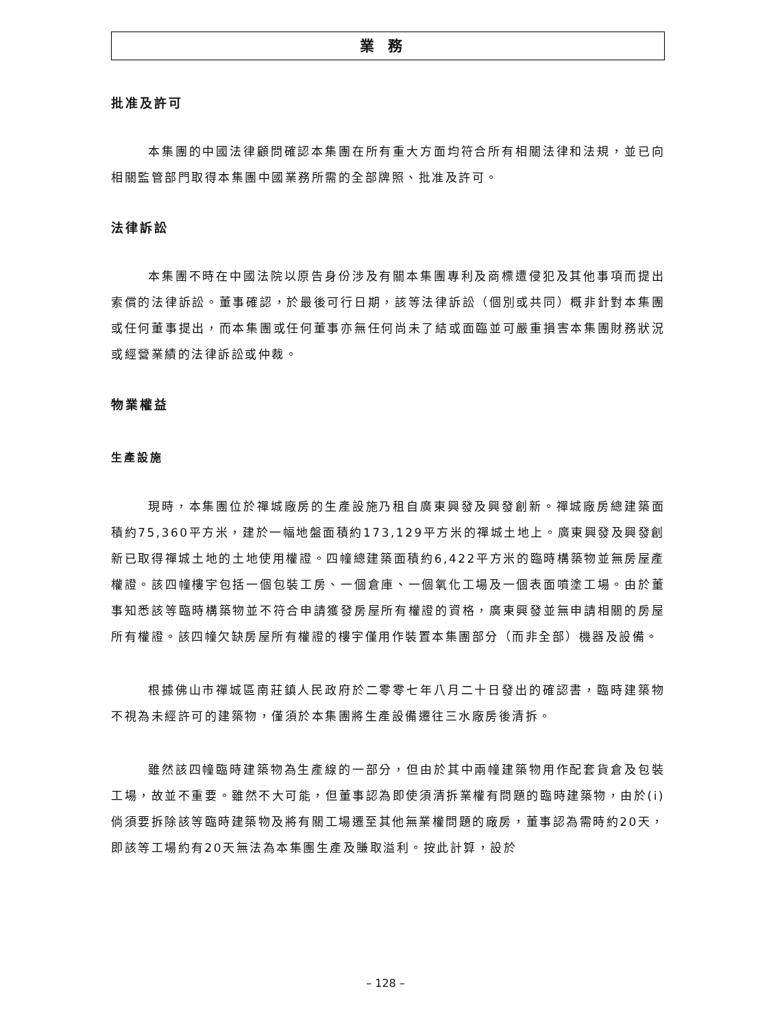業務
批准及許可
本集團的中國法律顧問確認本集團在所有重大方面均符合所有相關法律和法規，並已向相關監管部門取得本集團中國業務所需的全部牌照、批准及許可。
法律訴訟
本集團不時在中國法院以原告身份涉及有關本集團專利及商標遭侵犯及其他事項而提出索償的法律訴訟。董事確認，於最後可行日期，該等法律訴訟（個別或共同）概非針對本集團或任何董事提出，而本集團或任何董事亦無任何尚未了結或面臨並可嚴重損害本集團財務狀況或經營業績的法律訴訟或仲裁。
物業權益
生產設施
現時，本集團位於禪城廠房的生產設施乃租自廣東興發及興發創新。禪城廠房總建築面積約75,360平方米，建於一幅地盤面積約173,129平方米的禪城土地上。廣東興發及興發創新已取得禪城土地的土地使用權證。四幢總建築面積約6,422平方米的臨時構築物並無房屋產權證。該四幢樓宇包括一個包裝工房、一個倉庫、一個氧化工場及一個表面噴塗工場。由於董事知悉該等臨時構築物並不符合申請獲發房屋所有權證的資格，廣東興發並無申請相關的房屋所有權證。該四幢欠缺房屋所有權證的樓宇僅用作裝置本集團部分（而非全部）機器及設備。
根據佛山市禪城區南莊鎮人民政府於二零零七年八月二十日發出的確認書，臨時建築物不視為未經許可的建築物，僅須於本集團將生產設備遷往三水廠房後清拆。
雖然該四幢臨時建築物為生產線的一部分，但由於其中兩幢建築物用作配套貨倉及包裝工場，故並不重要。雖然不大可能，但董事認為即使須清拆業權有問題的臨時建築物，由於(i)倘須要拆除該等臨時建築物及將有關工場遷至其他無業權問題的廠房，董事認為需時約20天，即該等工場約有20天無法為本集團生產及賺取溢利。按此計算，設於
– 128 –